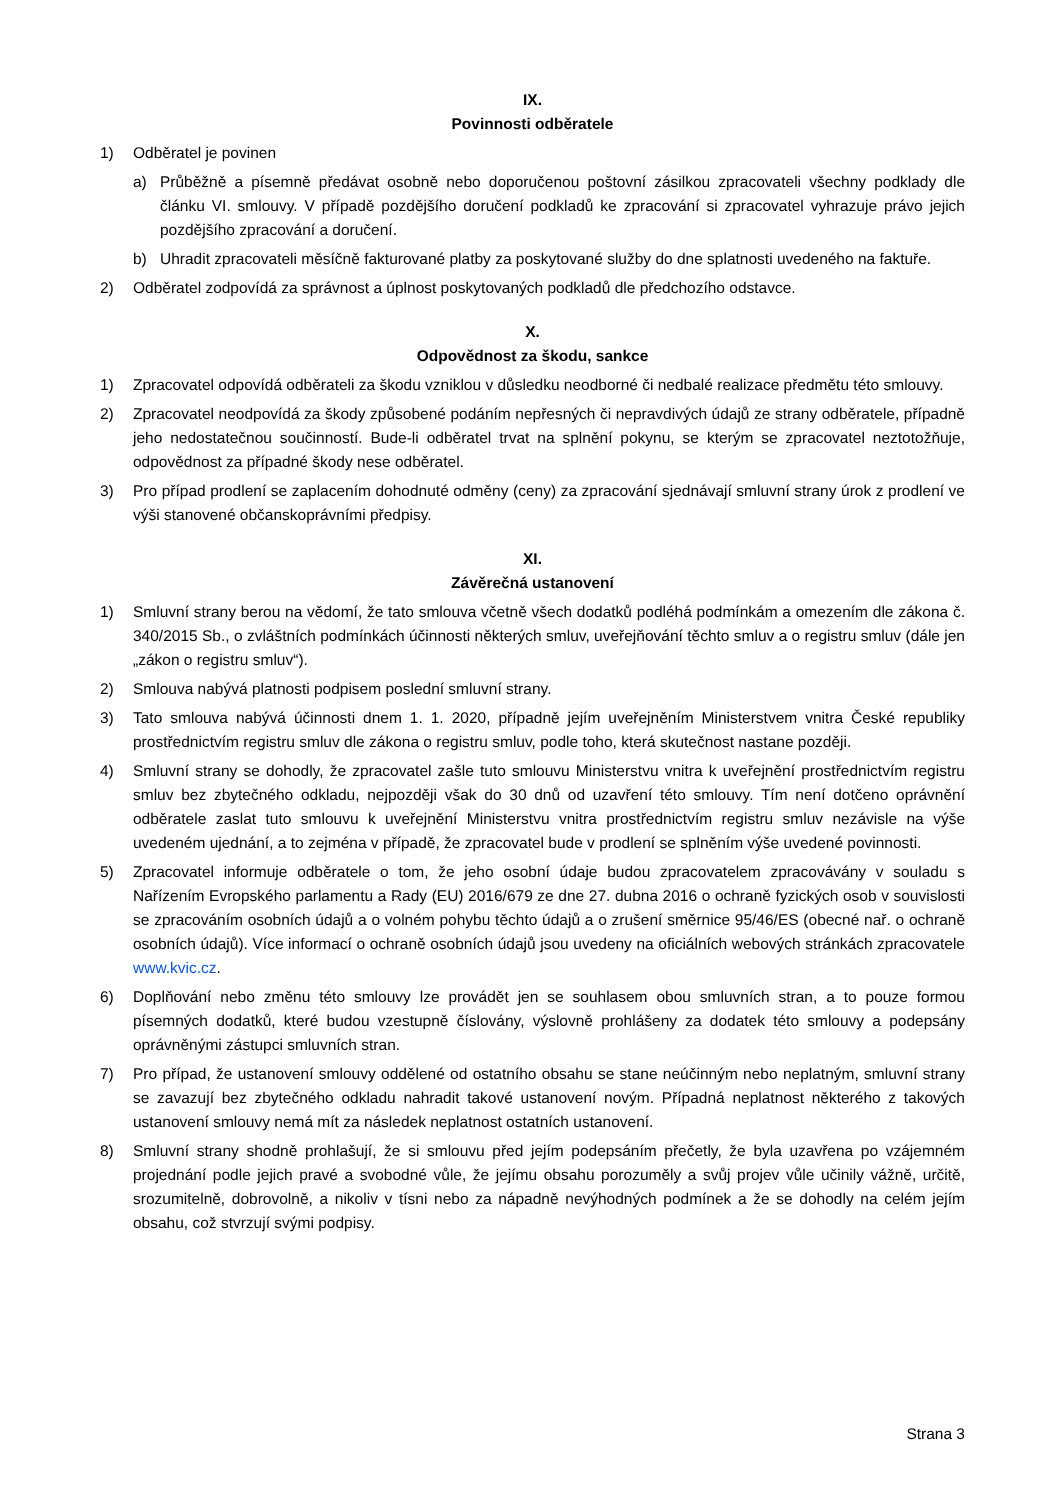IX.
Povinnosti odběratele
1) Odběratel je povinen
a) Průběžně a písemně předávat osobně nebo doporučenou poštovní zásilkou zpracovateli všechny podklady dle článku VI. smlouvy. V případě pozdějšího doručení podkladů ke zpracování si zpracovatel vyhrazuje právo jejich pozdějšího zpracování a doručení.
b) Uhradit zpracovateli měsíčně fakturované platby za poskytované služby do dne splatnosti uvedeného na faktuře.
2) Odběratel zodpovídá za správnost a úplnost poskytovaných podkladů dle předchozího odstavce.
X.
Odpovědnost za škodu, sankce
1) Zpracovatel odpovídá odběrateli za škodu vzniklou v důsledku neodborné či nedbalé realizace předmětu této smlouvy.
2) Zpracovatel neodpovídá za škody způsobené podáním nepřesných či nepravdivých údajů ze strany odběratele, případně jeho nedostatečnou součinností. Bude-li odběratel trvat na splnění pokynu, se kterým se zpracovatel neztotožňuje, odpovědnost za případné škody nese odběratel.
3) Pro případ prodlení se zaplacením dohodnuté odměny (ceny) za zpracování sjednávají smluvní strany úrok z prodlení ve výši stanovené občanskoprávními předpisy.
XI.
Závěrečná ustanovení
1) Smluvní strany berou na vědomí, že tato smlouva včetně všech dodatků podléhá podmínkám a omezením dle zákona č. 340/2015 Sb., o zvláštních podmínkách účinnosti některých smluv, uveřejňování těchto smluv a o registru smluv (dále jen „zákon o registru smluv“).
2) Smlouva nabývá platnosti podpisem poslední smluvní strany.
3) Tato smlouva nabývá účinnosti dnem 1. 1. 2020, případně jejím uveřejněním Ministerstvem vnitra České republiky prostřednictvím registru smluv dle zákona o registru smluv, podle toho, která skutečnost nastane později.
4) Smluvní strany se dohodly, že zpracovatel zašle tuto smlouvu Ministerstvu vnitra k uveřejnění prostřednictvím registru smluv bez zbytečného odkladu, nejpozději však do 30 dnů od uzavření této smlouvy. Tím není dotčeno oprávnění odběratele zaslat tuto smlouvu k uveřejnění Ministerstvu vnitra prostřednictvím registru smluv nezávisle na výše uvedeném ujednání, a to zejména v případě, že zpracovatel bude v prodlení se splněním výše uvedené povinnosti.
5) Zpracovatel informuje odběratele o tom, že jeho osobní údaje budou zpracovatelem zpracovávány v souladu s Nařízením Evropského parlamentu a Rady (EU) 2016/679 ze dne 27. dubna 2016 o ochraně fyzických osob v souvislosti se zpracováním osobních údajů a o volném pohybu těchto údajů a o zrušení směrnice 95/46/ES (obecné nař. o ochraně osobních údajů). Více informací o ochraně osobních údajů jsou uvedeny na oficiálních webových stránkách zpracovatele www.kvic.cz.
6) Doplňování nebo změnu této smlouvy lze provádět jen se souhlasem obou smluvních stran, a to pouze formou písemných dodatků, které budou vzestupně číslovány, výslovně prohlášeny za dodatek této smlouvy a podepsány oprávněnými zástupci smluvních stran.
7) Pro případ, že ustanovení smlouvy oddělené od ostatního obsahu se stane neúčinným nebo neplatným, smluvní strany se zavazují bez zbytečného odkladu nahradit takové ustanovení novým. Případná neplatnost některého z takových ustanovení smlouvy nemá mít za následek neplatnost ostatních ustanovení.
8) Smluvní strany shodně prohlašují, že si smlouvu před jejím podepsáním přečetly, že byla uzavřena po vzájemném projednání podle jejich pravé a svobodné vůle, že jejímu obsahu porozuměly a svůj projev vůle učinily vážně, určitě, srozumitelně, dobrovolně, a nikoliv v tísni nebo za nápadně nevýhodných podmínek a že se dohodly na celém jejím obsahu, což stvrzují svými podpisy.
Strana 3